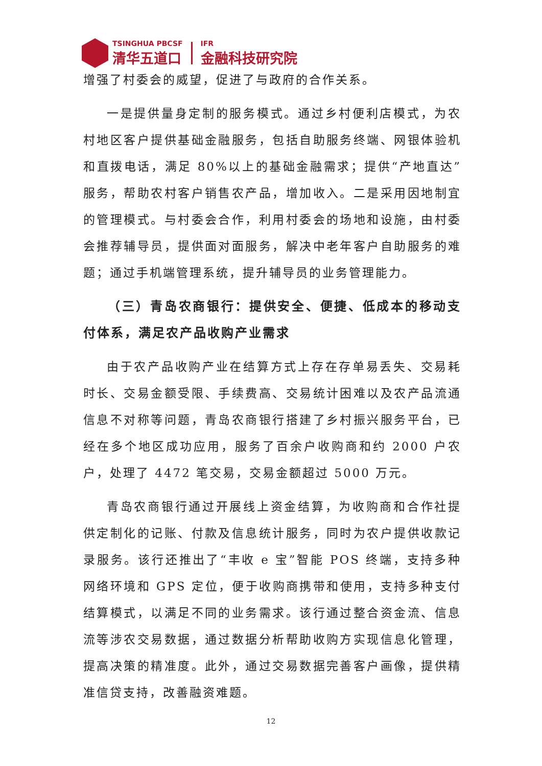TSINGHUA PBCSF
清华五道口
IFR
金融科技研究院
增强了村委会的威望，促进了与政府的合作关系。
一是提供量身定制的服务模式。通过乡村便利店模式，为农村地区客户提供基础金融服务，包括自助服务终端、网银体验机和直拨电话，满足 80%以上的基础金融需求；提供“产地直达”服务，帮助农村客户销售农产品，增加收入。二是采用因地制宜的管理模式。与村委会合作，利用村委会的场地和设施，由村委会推荐辅导员，提供面对面服务，解决中老年客户自助服务的难题；通过手机端管理系统，提升辅导员的业务管理能力。
（三）青岛农商银行：提供安全、便捷、低成本的移动支付体系，满足农产品收购产业需求
由于农产品收购产业在结算方式上存在存单易丢失、交易耗时长、交易金额受限、手续费高、交易统计困难以及农产品流通信息不对称等问题，青岛农商银行搭建了乡村振兴服务平台，已经在多个地区成功应用，服务了百余户收购商和约 2000 户农户，处理了 4472 笔交易，交易金额超过 5000 万元。
青岛农商银行通过开展线上资金结算，为收购商和合作社提供定制化的记账、付款及信息统计服务，同时为农户提供收款记录服务。该行还推出了“丰收 e 宝”智能 POS 终端，支持多种网络环境和 GPS 定位，便于收购商携带和使用，支持多种支付结算模式，以满足不同的业务需求。该行通过整合资金流、信息流等涉农交易数据，通过数据分析帮助收购方实现信息化管理，提高决策的精准度。此外，通过交易数据完善客户画像，提供精准信贷支持，改善融资难题。
12